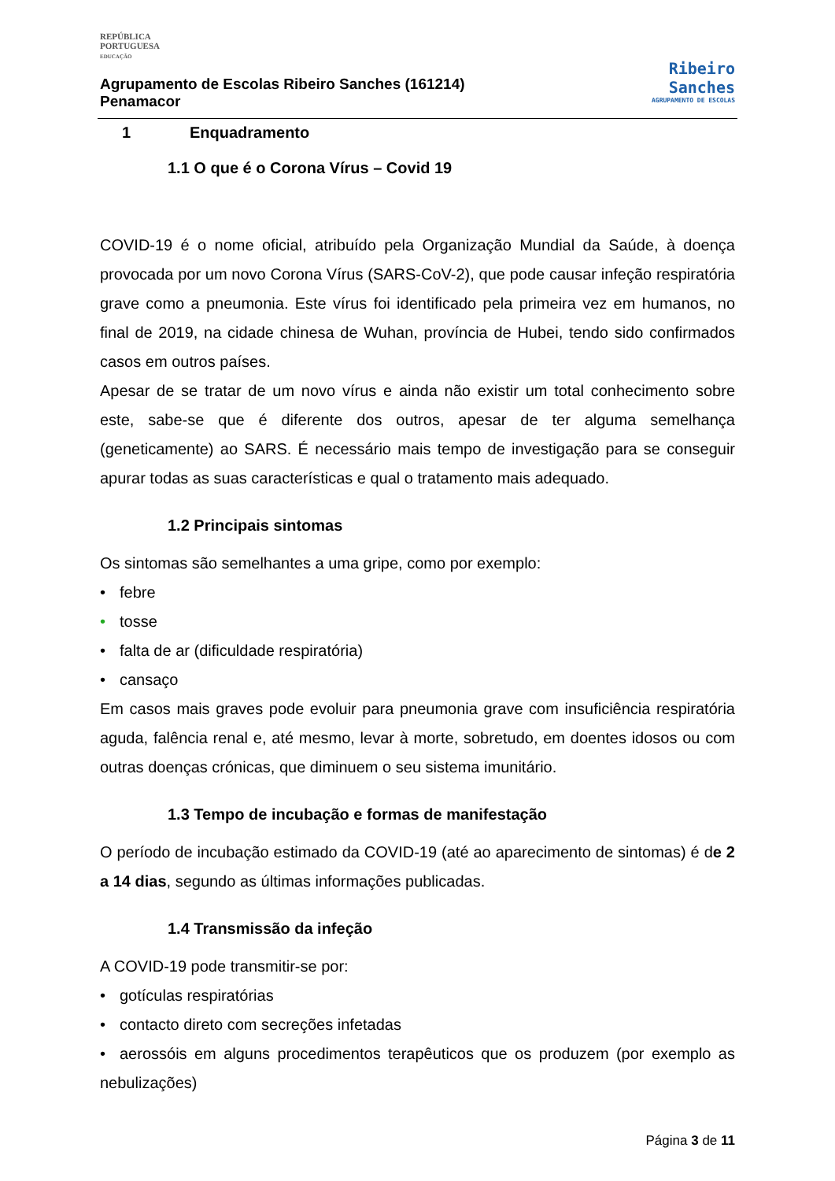REPÚBLICA
PORTUGUESA
EDUCAÇÃO
Agrupamento de Escolas Ribeiro Sanches (161214)
Penamacor
Ribeiro
Sanches
AGRUPAMENTO DE ESCOLAS
1 Enquadramento
1.1 O que é o Corona Vírus – Covid 19
COVID-19 é o nome oficial, atribuído pela Organização Mundial da Saúde, à doença provocada por um novo Corona Vírus (SARS-CoV-2), que pode causar infeção respiratória grave como a pneumonia. Este vírus foi identificado pela primeira vez em humanos, no final de 2019, na cidade chinesa de Wuhan, província de Hubei, tendo sido confirmados casos em outros países.
Apesar de se tratar de um novo vírus e ainda não existir um total conhecimento sobre este, sabe-se que é diferente dos outros, apesar de ter alguma semelhança (geneticamente) ao SARS. É necessário mais tempo de investigação para se conseguir apurar todas as suas características e qual o tratamento mais adequado.
1.2 Principais sintomas
Os sintomas são semelhantes a uma gripe, como por exemplo:
• febre
• tosse
• falta de ar (dificuldade respiratória)
• cansaço
Em casos mais graves pode evoluir para pneumonia grave com insuficiência respiratória aguda, falência renal e, até mesmo, levar à morte, sobretudo, em doentes idosos ou com outras doenças crónicas, que diminuem o seu sistema imunitário.
1.3 Tempo de incubação e formas de manifestação
O período de incubação estimado da COVID-19 (até ao aparecimento de sintomas) é de 2 a 14 dias, segundo as últimas informações publicadas.
1.4 Transmissão da infeção
A COVID-19 pode transmitir-se por:
• gotículas respiratórias
• contacto direto com secreções infetadas
• aerossóis em alguns procedimentos terapêuticos que os produzem (por exemplo as nebulizações)
Página 3 de 11